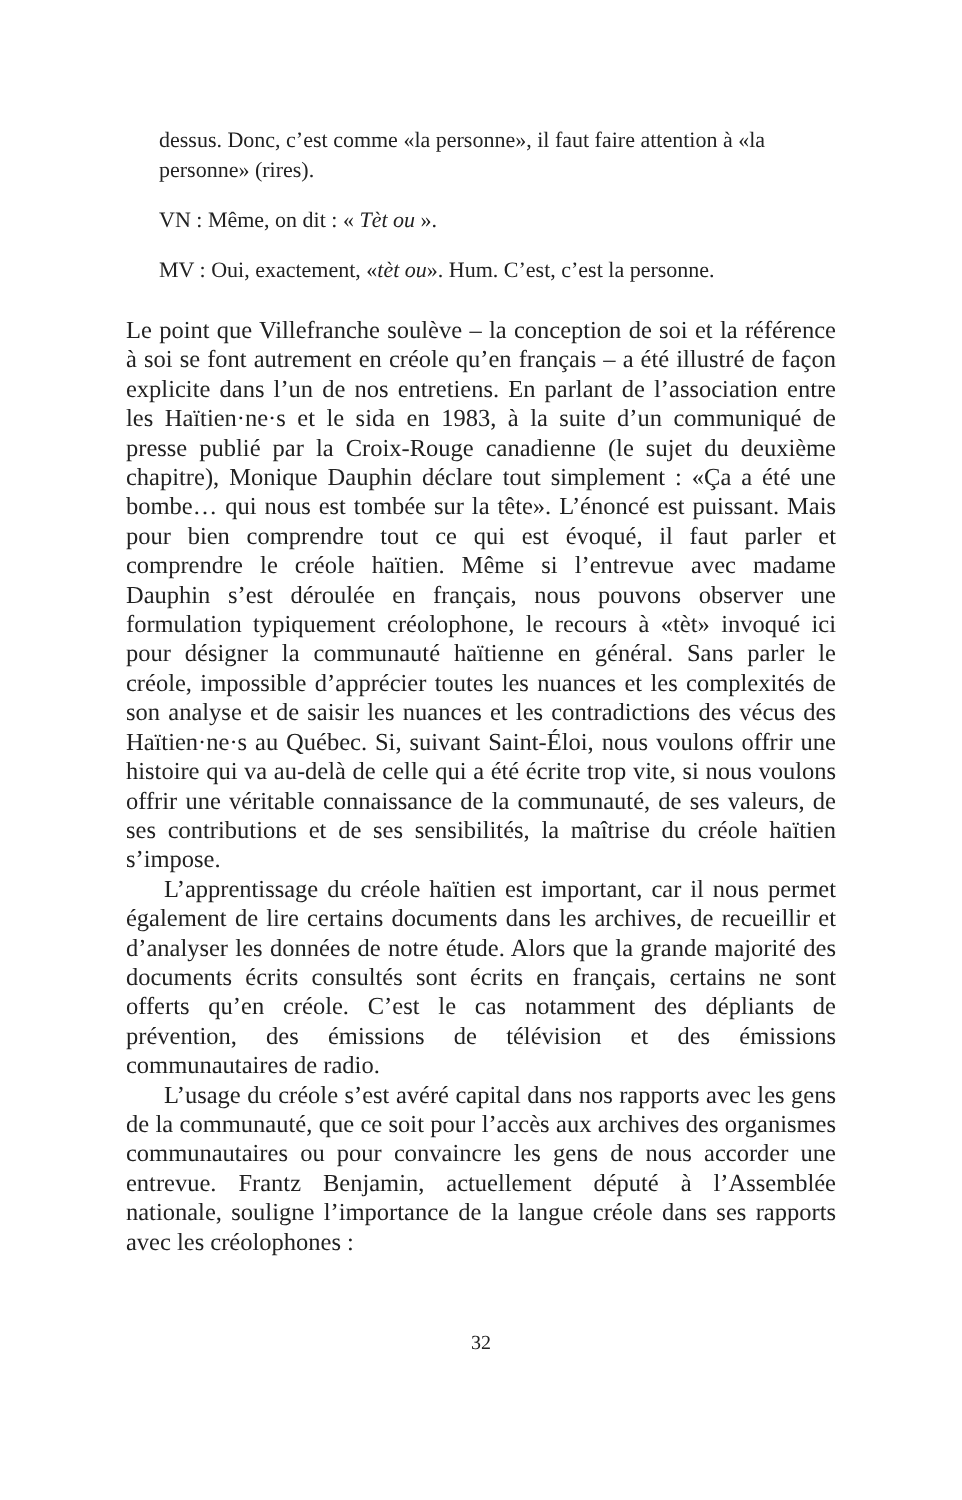dessus. Donc, c’est comme «la personne», il faut faire attention à «la personne» (rires).
VN : Même, on dit : « Tèt ou ».
MV : Oui, exactement, «tèt ou». Hum. C’est, c’est la personne.
Le point que Villefranche soulève – la conception de soi et la référence à soi se font autrement en créole qu’en français – a été illustré de façon explicite dans l’un de nos entretiens. En parlant de l’association entre les Haïtien·ne·s et le sida en 1983, à la suite d’un communiqué de presse publié par la Croix-Rouge canadienne (le sujet du deuxième chapitre), Monique Dauphin déclare tout simplement : «Ça a été une bombe… qui nous est tombée sur la tête». L’énoncé est puissant. Mais pour bien comprendre tout ce qui est évoqué, il faut parler et comprendre le créole haïtien. Même si l’entrevue avec madame Dauphin s’est déroulée en français, nous pouvons observer une formulation typiquement créolophone, le recours à «tèt» invoqué ici pour désigner la communauté haïtienne en général. Sans parler le créole, impossible d’apprécier toutes les nuances et les complexités de son analyse et de saisir les nuances et les contradictions des vécus des Haïtien·ne·s au Québec. Si, suivant Saint-Éloi, nous voulons offrir une histoire qui va au-delà de celle qui a été écrite trop vite, si nous voulons offrir une véritable connaissance de la communauté, de ses valeurs, de ses contributions et de ses sensibilités, la maîtrise du créole haïtien s’impose.
L’apprentissage du créole haïtien est important, car il nous permet également de lire certains documents dans les archives, de recueillir et d’analyser les données de notre étude. Alors que la grande majorité des documents écrits consultés sont écrits en français, certains ne sont offerts qu’en créole. C’est le cas notamment des dépliants de prévention, des émissions de télévision et des émissions communautaires de radio.
L’usage du créole s’est avéré capital dans nos rapports avec les gens de la communauté, que ce soit pour l’accès aux archives des organismes communautaires ou pour convaincre les gens de nous accorder une entrevue. Frantz Benjamin, actuellement député à l’Assemblée nationale, souligne l’importance de la langue créole dans ses rapports avec les créolophones :
32